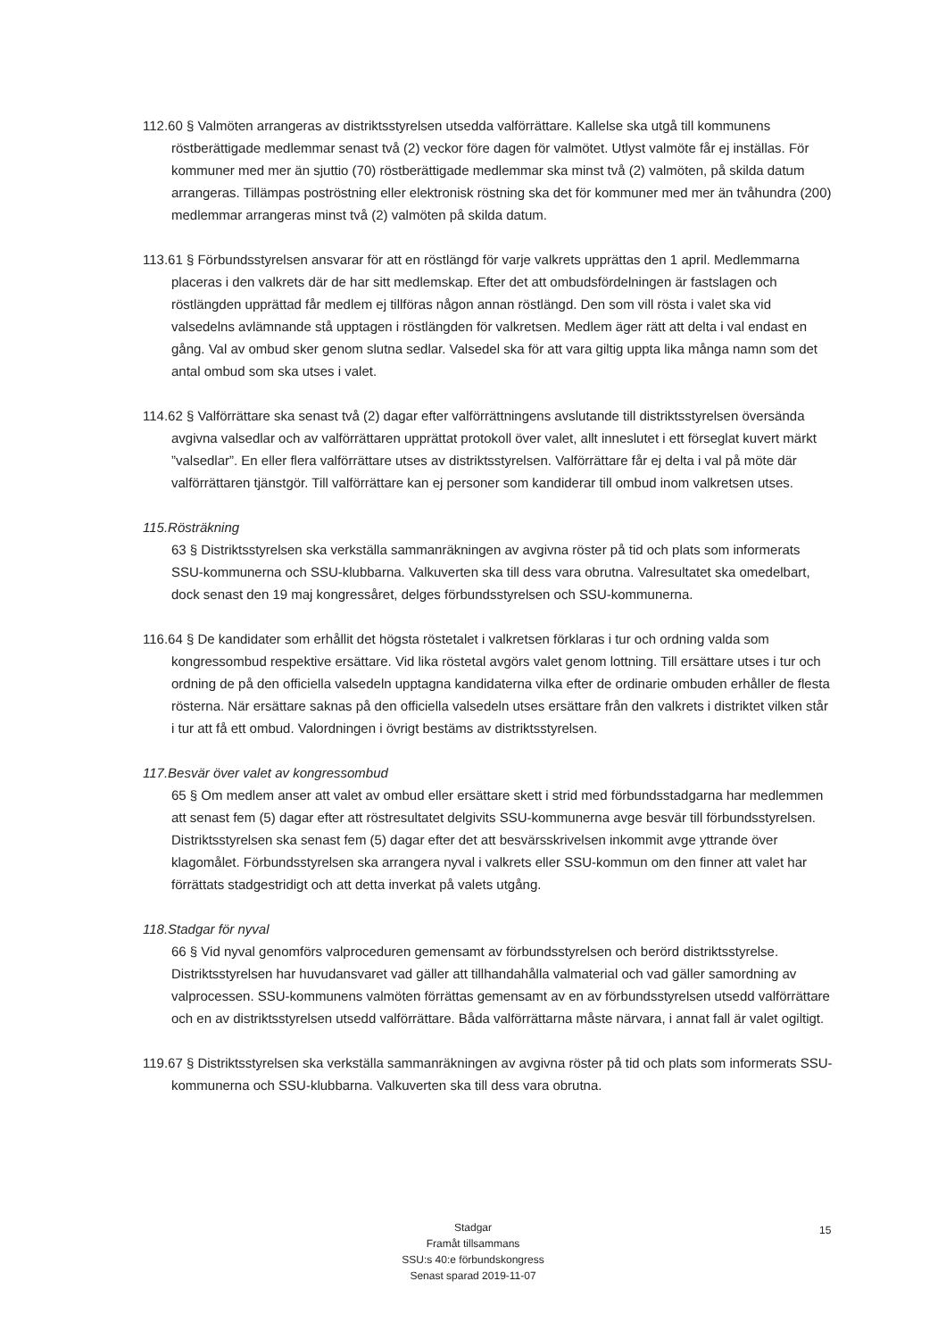112.60 § Valmöten arrangeras av distriktsstyrelsen utsedda valförrättare. Kallelse ska utgå till kommunens röstberättigade medlemmar senast två (2) veckor före dagen för valmötet. Utlyst valmöte får ej inställas. För kommuner med mer än sjuttio (70) röstberättigade medlemmar ska minst två (2) valmöten, på skilda datum arrangeras. Tillämpas poströstning eller elektronisk röstning ska det för kommuner med mer än tvåhundra (200) medlemmar arrangeras minst två (2) valmöten på skilda datum.
113.61 § Förbundsstyrelsen ansvarar för att en röstlängd för varje valkrets upprättas den 1 april. Medlemmarna placeras i den valkrets där de har sitt medlemskap. Efter det att ombudsfördelningen är fastslagen och röstlängden upprättad får medlem ej tillföras någon annan röstlängd. Den som vill rösta i valet ska vid valsedelns avlämnande stå upptagen i röstlängden för valkretsen. Medlem äger rätt att delta i val endast en gång. Val av ombud sker genom slutna sedlar. Valsedel ska för att vara giltig uppta lika många namn som det antal ombud som ska utses i valet.
114.62 § Valförrättare ska senast två (2) dagar efter valförrättningens avslutande till distriktsstyrelsen översända avgivna valsedlar och av valförrättaren upprättat protokoll över valet, allt inneslutet i ett förseglat kuvert märkt ”valsedlar”. En eller flera valförrättare utses av distriktsstyrelsen. Valförrättare får ej delta i val på möte där valförrättaren tjänstgör. Till valförrättare kan ej personer som kandiderar till ombud inom valkretsen utses.
115.Rösträkning
63 § Distriktsstyrelsen ska verkställa sammanräkningen av avgivna röster på tid och plats som informerats SSU-kommunerna och SSU-klubbarna. Valkuverten ska till dess vara obrutna. Valresultatet ska omedelbart, dock senast den 19 maj kongressåret, delges förbundsstyrelsen och SSU-kommunerna.
116.64 § De kandidater som erhållit det högsta röstetalet i valkretsen förklaras i tur och ordning valda som kongressombud respektive ersättare. Vid lika röstetal avgörs valet genom lottning. Till ersättare utses i tur och ordning de på den officiella valsedeln upptagna kandidaterna vilka efter de ordinarie ombuden erhåller de flesta rösterna. När ersättare saknas på den officiella valsedeln utses ersättare från den valkrets i distriktet vilken står i tur att få ett ombud. Valordningen i övrigt bestäms av distriktsstyrelsen.
117.Besvär över valet av kongressombud
65 § Om medlem anser att valet av ombud eller ersättare skett i strid med förbundsstadgarna har medlemmen att senast fem (5) dagar efter att röstresultatet delgivits SSU-kommunerna avge besvär till förbundsstyrelsen. Distriktsstyrelsen ska senast fem (5) dagar efter det att besvärsskrivelsen inkommit avge yttrande över klagomålet. Förbundsstyrelsen ska arrangera nyval i valkrets eller SSU-kommun om den finner att valet har förrättats stadgestridigt och att detta inverkat på valets utgång.
118.Stadgar för nyval
66 § Vid nyval genomförs valproceduren gemensamt av förbundsstyrelsen och berörd distriktsstyrelse. Distriktsstyrelsen har huvudansvaret vad gäller att tillhandahålla valmaterial och vad gäller samordning av valprocessen. SSU-kommunens valmöten förrättas gemensamt av en av förbundsstyrelsen utsedd valförrättare och en av distriktsstyrelsen utsedd valförrättare. Båda valförrättarna måste närvara, i annat fall är valet ogiltigt.
119.67 § Distriktsstyrelsen ska verkställa sammanräkningen av avgivna röster på tid och plats som informerats SSU-kommunerna och SSU-klubbarna. Valkuverten ska till dess vara obrutna.
Stadgar
Framåt tillsammans
SSU:s 40:e förbundskongress
Senast sparad 2019-11-07
15